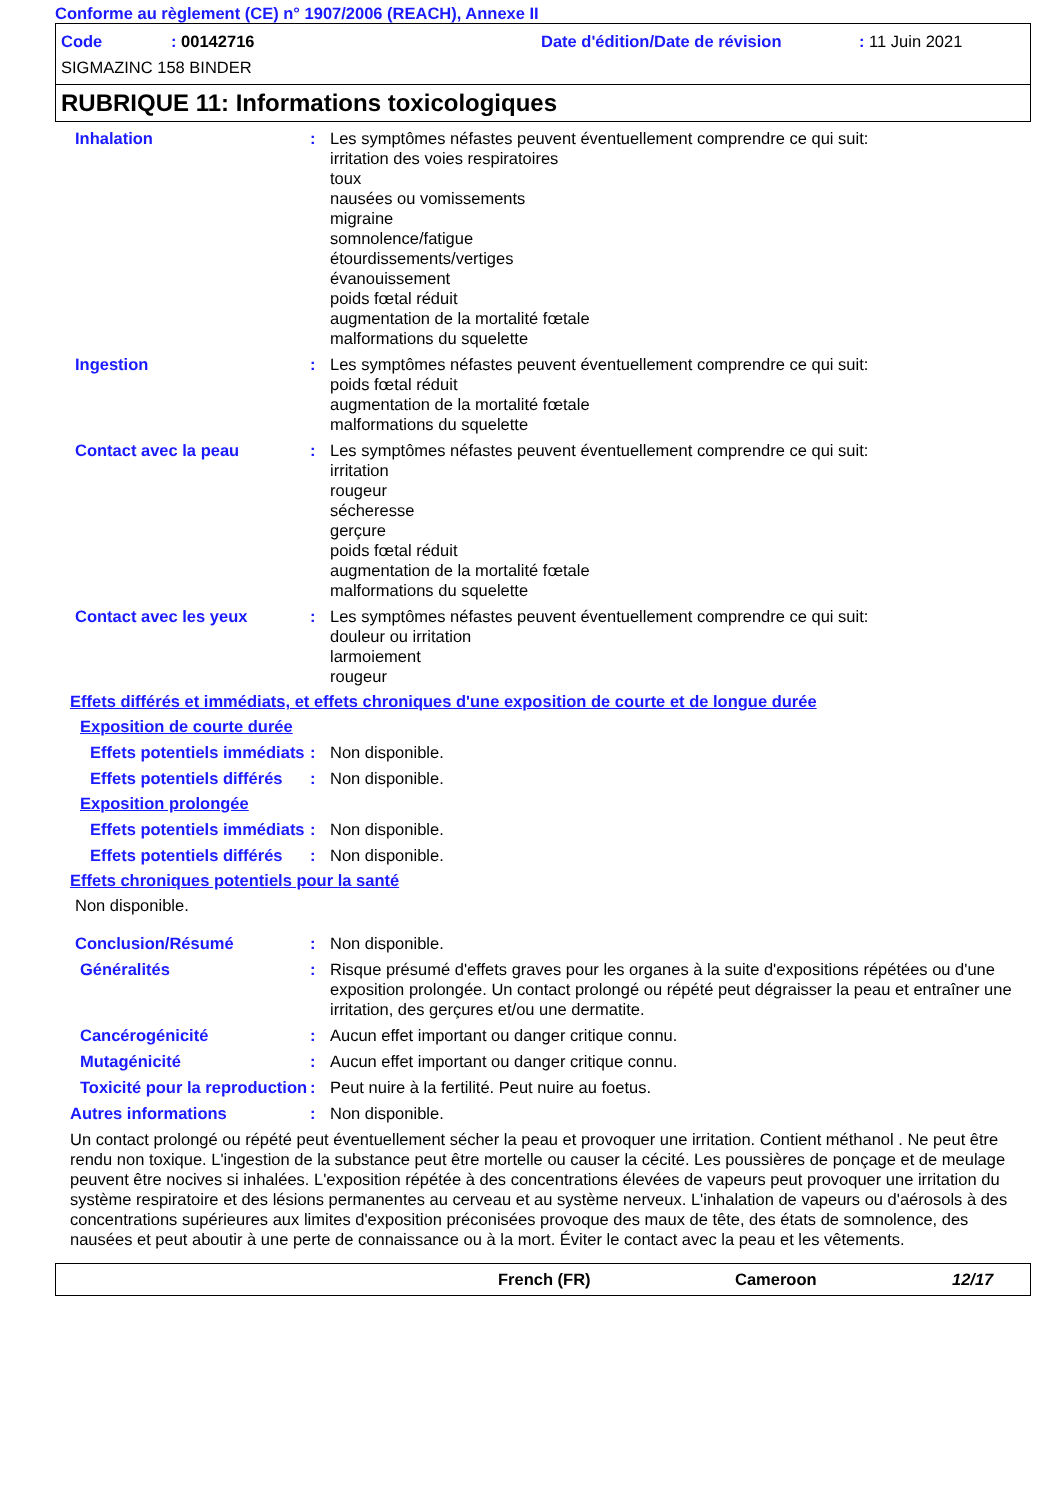Conforme au règlement (CE) n° 1907/2006 (REACH), Annexe II
Code: 00142716 Date d'édition/Date de révision: 11 Juin 2021
SIGMAZINC 158 BINDER
RUBRIQUE 11: Informations toxicologiques
Inhalation : Les symptômes néfastes peuvent éventuellement comprendre ce qui suit:
irritation des voies respiratoires
toux
nausées ou vomissements
migraine
somnolence/fatigue
étourdissements/vertiges
évanouissement
poids fœtal réduit
augmentation de la mortalité fœtale
malformations du squelette
Ingestion : Les symptômes néfastes peuvent éventuellement comprendre ce qui suit:
poids fœtal réduit
augmentation de la mortalité fœtale
malformations du squelette
Contact avec la peau : Les symptômes néfastes peuvent éventuellement comprendre ce qui suit:
irritation
rougeur
sécheresse
gerçure
poids fœtal réduit
augmentation de la mortalité fœtale
malformations du squelette
Contact avec les yeux : Les symptômes néfastes peuvent éventuellement comprendre ce qui suit:
douleur ou irritation
larmoiement
rougeur
Effets différés et immédiats, et effets chroniques d'une exposition de courte et de longue durée
Exposition de courte durée
Effets potentiels immédiats
: Non disponible.
Effets potentiels différés
: Non disponible.
Exposition prolongée
Effets potentiels immédiats
: Non disponible.
Effets potentiels différés
: Non disponible.
Effets chroniques potentiels pour la santé
Non disponible.
Conclusion/Résumé : Non disponible.
Généralités : Risque présumé d'effets graves pour les organes à la suite d'expositions répétées ou d'une exposition prolongée. Un contact prolongé ou répété peut dégraisser la peau et entraîner une irritation, des gerçures et/ou une dermatite.
Cancérogénicité : Aucun effet important ou danger critique connu.
Mutagénicité : Aucun effet important ou danger critique connu.
Toxicité pour la reproduction
: Peut nuire à la fertilité. Peut nuire au foetus.
Autres informations : Non disponible.
Un contact prolongé ou répété peut éventuellement sécher la peau et provoquer une irritation. Contient méthanol . Ne peut être rendu non toxique. L'ingestion de la substance peut être mortelle ou causer la cécité. Les poussières de ponçage et de meulage peuvent être nocives si inhalées. L'exposition répétée à des concentrations élevées de vapeurs peut provoquer une irritation du système respiratoire et des lésions permanentes au cerveau et au système nerveux. L'inhalation de vapeurs ou d'aérosols à des concentrations supérieures aux limites d'exposition préconisées provoque des maux de tête, des états de somnolence, des nausées et peut aboutir à une perte de connaissance ou à la mort. Éviter le contact avec la peau et les vêtements.
French (FR) Cameroon 12/17